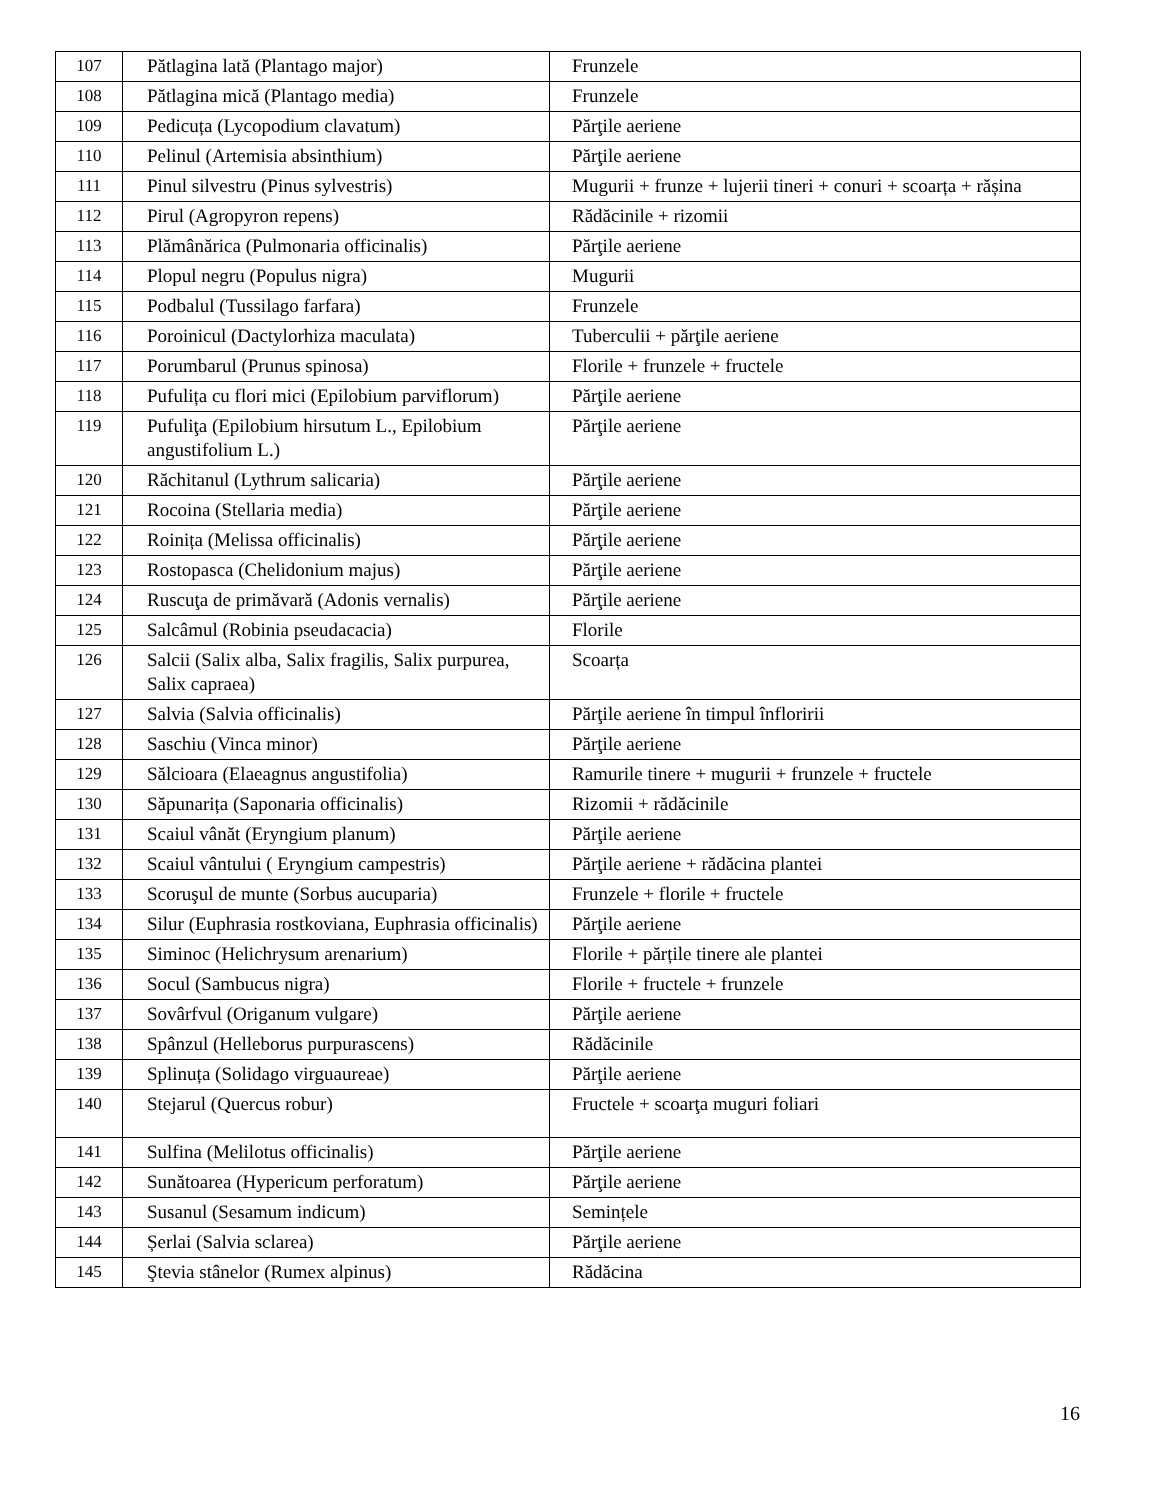| 107 | Pătlagina lată (Plantago major) | Frunzele |
| 108 | Pătlagina mică (Plantago media) | Frunzele |
| 109 | Pedicuța (Lycopodium clavatum) | Părţile aeriene |
| 110 | Pelinul (Artemisia absinthium) | Părţile aeriene |
| 111 | Pinul silvestru (Pinus sylvestris) | Mugurii + frunze + lujerii tineri + conuri + scoarța + rășina |
| 112 | Pirul (Agropyron repens) | Rădăcinile + rizomii |
| 113 | Plămânărica (Pulmonaria officinalis) | Părţile aeriene |
| 114 | Plopul negru (Populus nigra) | Mugurii |
| 115 | Podbalul (Tussilago farfara) | Frunzele |
| 116 | Poroinicul (Dactylorhiza maculata) | Tuberculii + părţile aeriene |
| 117 | Porumbarul (Prunus spinosa) | Florile + frunzele + fructele |
| 118 | Pufulița cu flori mici (Epilobium parviflorum) | Părţile aeriene |
| 119 | Pufuliţa (Epilobium hirsutum L., Epilobium angustifolium L.) | Părţile aeriene |
| 120 | Răchitanul (Lythrum salicaria) | Părţile aeriene |
| 121 | Rocoina (Stellaria media) | Părţile aeriene |
| 122 | Roinița (Melissa officinalis) | Părţile aeriene |
| 123 | Rostopasca (Chelidonium majus) | Părţile aeriene |
| 124 | Ruscuţa de primăvară (Adonis vernalis) | Părţile aeriene |
| 125 | Salcâmul (Robinia pseudacacia) | Florile |
| 126 | Salcii (Salix alba, Salix fragilis, Salix purpurea, Salix capraea) | Scoarța |
| 127 | Salvia (Salvia officinalis) | Părţile aeriene în timpul înfloririi |
| 128 | Saschiu (Vinca minor) | Părţile aeriene |
| 129 | Sălcioara (Elaeagnus angustifolia) | Ramurile tinere + mugurii + frunzele + fructele |
| 130 | Săpunarița (Saponaria officinalis) | Rizomii + rădăcinile |
| 131 | Scaiul vânăt (Eryngium planum) | Părţile aeriene |
| 132 | Scaiul vântului ( Eryngium campestris) | Părţile aeriene + rădăcina plantei |
| 133 | Scoruşul de munte (Sorbus aucuparia) | Frunzele + florile + fructele |
| 134 | Silur (Euphrasia rostkoviana, Euphrasia officinalis) | Părţile aeriene |
| 135 | Siminoc (Helichrysum arenarium) | Florile + părțile tinere ale plantei |
| 136 | Socul (Sambucus nigra) | Florile + fructele + frunzele |
| 137 | Sovârfvul (Origanum vulgare) | Părţile aeriene |
| 138 | Spânzul (Helleborus purpurascens) | Rădăcinile |
| 139 | Splinuța (Solidago virguaureae) | Părţile aeriene |
| 140 | Stejarul (Quercus robur) | Fructele + scoarţa muguri foliari |
| 141 | Sulfina (Melilotus officinalis) | Părţile aeriene |
| 142 | Sunătoarea (Hypericum perforatum) | Părţile aeriene |
| 143 | Susanul (Sesamum indicum) | Semințele |
| 144 | Șerlai (Salvia sclarea) | Părţile aeriene |
| 145 | Ştevia stânelor (Rumex alpinus) | Rădăcina |
16